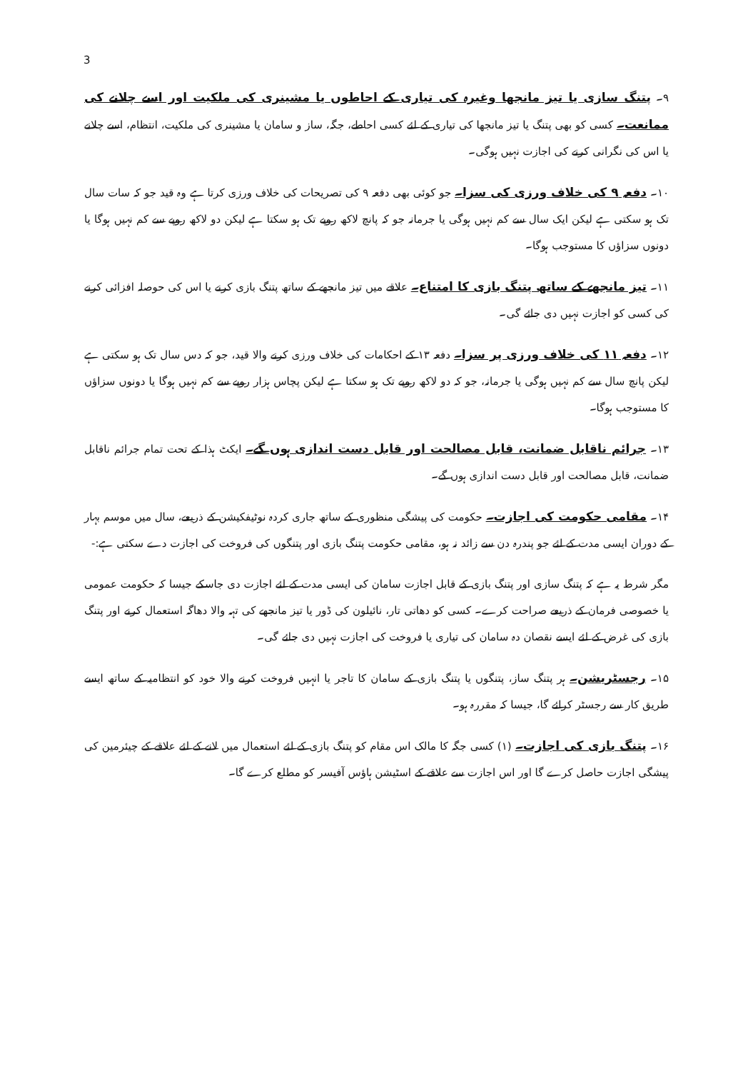3
۹۔ پتنگ سازی یا تیز مانجھا وغیرہ کی تیاری کے احاطوں یا مشینری کی ملکیت اور اسے چلانے کی ممانعت۔ کسی کو بھی پتنگ یا تیز مانجھا کی تیاری کے لئے کسی احاطے، جگہ، ساز و سامان یا مشینری کی ملکیت، انتظام، اسے چلانے یا اس کی نگرانی کرنے کی اجازت نہیں ہوگی۔
۱۰۔ دفعہ ۹ کی خلاف ورزی کی سزا۔ جو کوئی بھی دفعہ ۹ کی تصریحات کی خلاف ورزی کرتا ہے وہ قید جو کہ سات سال تک ہو سکتی ہے لیکن ایک سال سے کم نہیں ہوگی یا جرمانہ جو کہ پانچ لاکھ روپے تک ہو سکتا ہے لیکن دو لاکھ روپے سے کم نہیں ہوگا یا دونوں سزاؤں کا مستوجب ہوگا۔
۱۱۔ تیز مانجھے کے ساتھ پتنگ بازی کا امتناع۔ علاقے میں تیز مانجھے کے ساتھ پتنگ بازی کرنے یا اس کی حوصلہ افزائی کرنے کی کسی کو اجازت نہیں دی جائے گی۔
۱۲۔ دفعہ ۱۱ کی خلاف ورزی پر سزا۔ دفعہ ۱۳ کے احکامات کی خلاف ورزی کرنے والا قید، جو کہ دس سال تک ہو سکتی ہے لیکن پانچ سال سے کم نہیں ہوگی یا جرمانہ، جو کہ دو لاکھ روپے تک ہو سکتا ہے لیکن پچاس ہزار روپے سے کم نہیں ہوگا یا دونوں سزاؤں کا مستوجب ہوگا۔
۱۳۔ جرائم ناقابل ضمانت، قابل مصالحت اور قابل دست اندازی ہوں گے۔ ایکٹ ہذا کے تحت تمام جرائم ناقابل ضمانت، قابل مصالحت اور قابل دست اندازی ہوں گے۔
۱۴۔ مقامی حکومت کی اجازت۔ حکومت کی پیشگی منظوری کے ساتھ جاری کردہ نوٹیفکیشن کے ذریعے، سال میں موسم بہار کے دوران ایسی مدت کے لئے جو پندرہ دن سے زائد نہ ہو، مقامی حکومت پتنگ بازی اور پتنگوں کی فروخت کی اجازت دے سکتی ہے:-
مگر شرط یہ ہے کہ پتنگ سازی اور پتنگ بازی کے قابل اجازت سامان کی ایسی مدت کے لئے اجازت دی جاسکے جیسا کہ حکومت عمومی یا خصوصی فرمان کے ذریعے صراحت کرے۔ کسی کو دھاتی تار، نائیلون کی ڈور یا تیز مانجھے کی تہہ والا دھاگہ استعمال کرنے اور پتنگ بازی کی غرض کے لئے ایسے نقصان دہ سامان کی تیاری یا فروخت کی اجازت نہیں دی جائے گی۔
۱۵۔ رجسٹریشن۔ ہر پتنگ ساز، پتنگوں یا پتنگ بازی کے سامان کا تاجر یا انہیں فروخت کرنے والا خود کو انتظامیہ کے ساتھ ایسے طریق کار سے رجسٹر کرائے گا، جیسا کہ مقررہ ہو۔
۱۶۔ پتنگ بازی کی اجازت۔ (۱) کسی جگہ کا مالک اس مقام کو پتنگ بازی کے لئے استعمال میں لانے کے لئے علاقے کے چیئرمین کی پیشگی اجازت حاصل کرے گا اور اس اجازت سے علاقے کے اسٹیشن ہاؤس آفیسر کو مطلع کرے گا۔